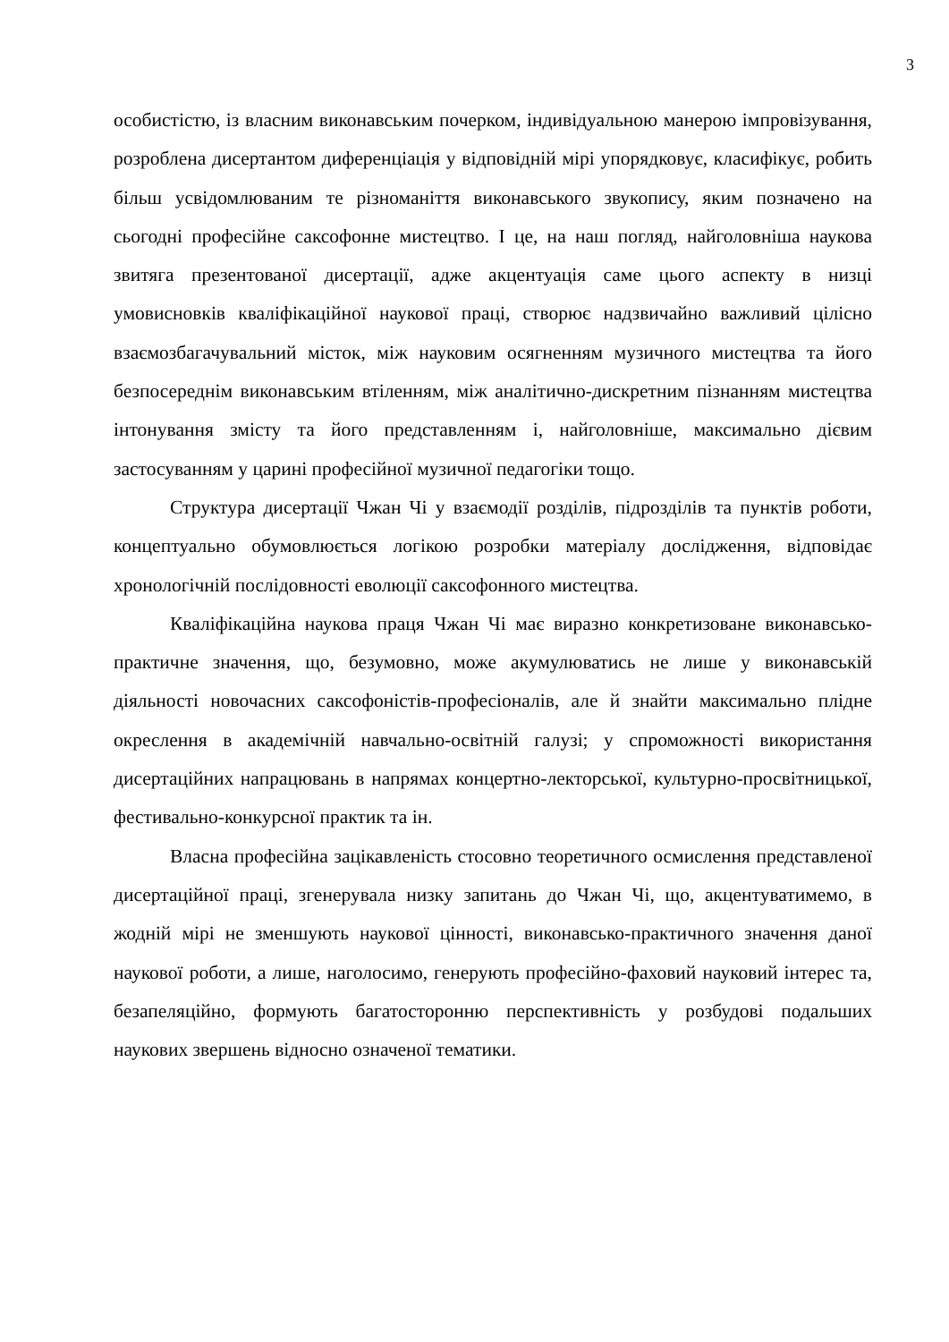3
особистістю, із власним виконавським почерком, індивідуальною манерою імпровізування, розроблена дисертантом диференціація у відповідній мірі упорядковує, класифікує, робить більш усвідомлюваним те різноманіття виконавського звукопису, яким позначено на сьогодні професійне саксофонне мистецтво. І це, на наш погляд, найголовніша наукова звитяга презентованої дисертації, адже акцентуація саме цього аспекту в низці умовисновків кваліфікаційної наукової праці, створює надзвичайно важливий цілісно взаємозбагачувальний місток, між науковим осягненням музичного мистецтва та його безпосереднім виконавським втіленням, між аналітично-дискретним пізнанням мистецтва інтонування змісту та його представленням і, найголовніше, максимально дієвим застосуванням у царині професійної музичної педагогіки тощо.
Структура дисертації Чжан Чі у взаємодії розділів, підрозділів та пунктів роботи, концептуально обумовлюється логікою розробки матеріалу дослідження, відповідає хронологічній послідовності еволюції саксофонного мистецтва.
Кваліфікаційна наукова праця Чжан Чі має виразно конкретизоване виконавсько-практичне значення, що, безумовно, може акумулюватись не лише у виконавській діяльності новочасних саксофоністів-професіоналів, але й знайти максимально плідне окреслення в академічній навчально-освітній галузі; у спроможності використання дисертаційних напрацювань в напрямах концертно-лекторської, культурно-просвітницької, фестивально-конкурсної практик та ін.
Власна професійна зацікавленість стосовно теоретичного осмислення представленої дисертаційної праці, згенерувала низку запитань до Чжан Чі, що, акцентуватимемо, в жодній мірі не зменшують наукової цінності, виконавсько-практичного значення даної наукової роботи, а лише, наголосимо, генерують професійно-фаховий науковий інтерес та, безапеляційно, формують багатосторонню перспективність у розбудові подальших наукових звершень відносно означеної тематики.